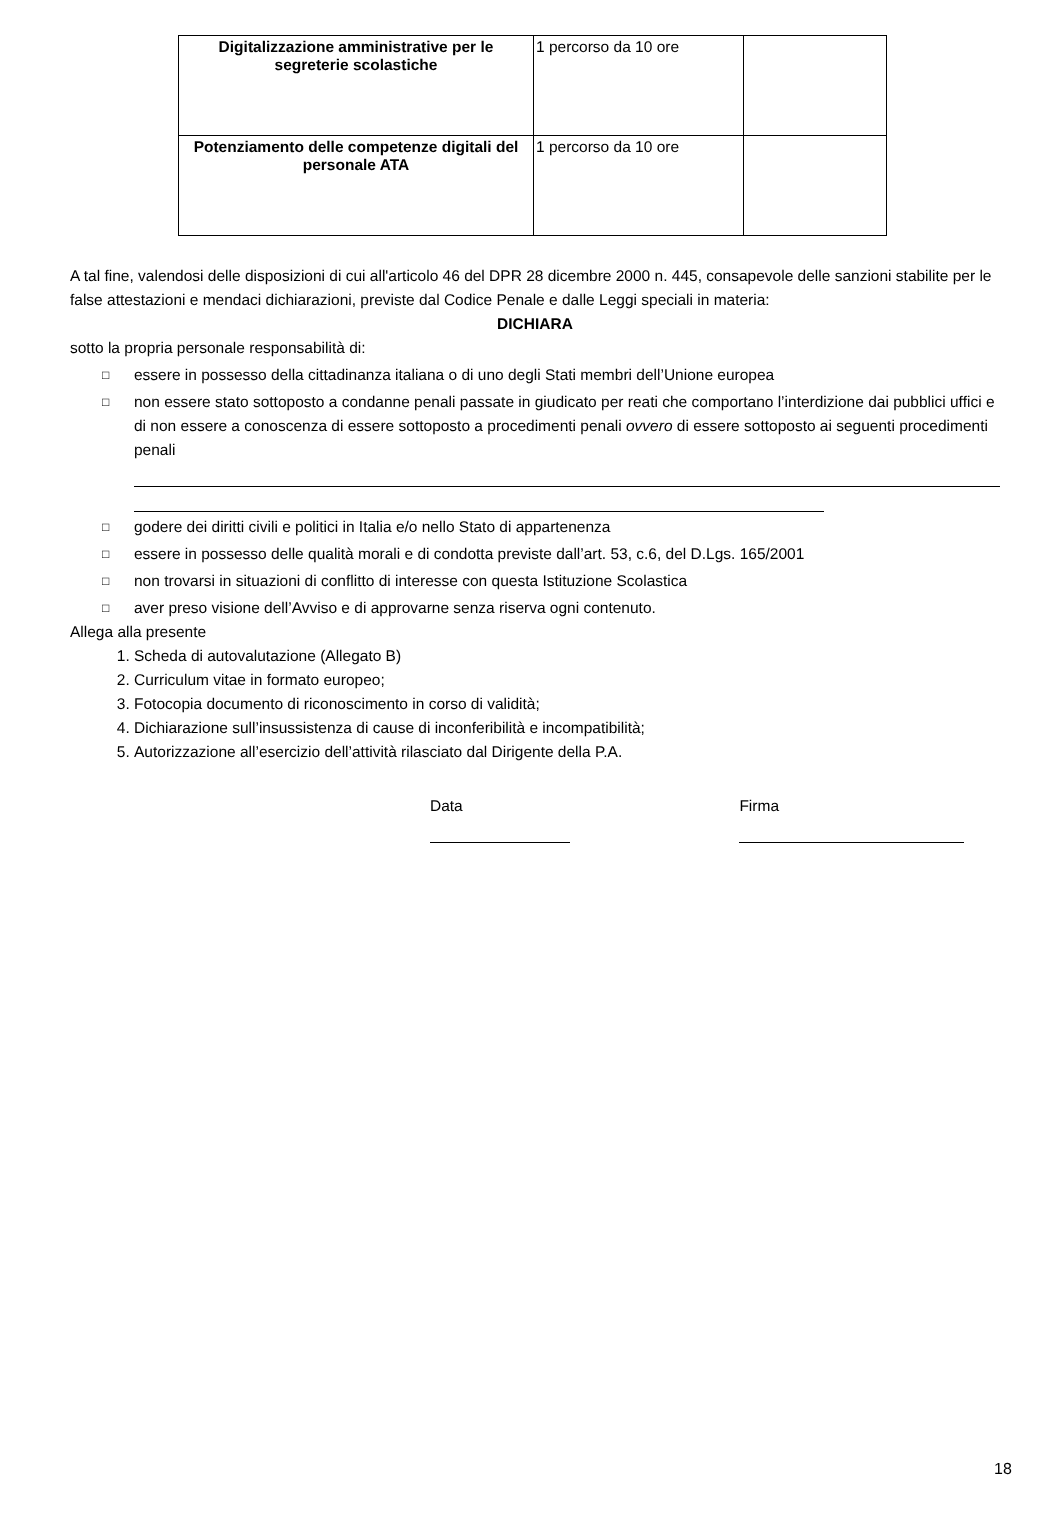| Digitalizzazione amministrative per le segreterie scolastiche | 1 percorso da 10 ore | |
| Potenziamento delle competenze digitali del personale ATA | 1 percorso da 10 ore | |
A tal fine, valendosi delle disposizioni di cui all'articolo 46 del DPR 28 dicembre 2000 n. 445, consapevole delle sanzioni stabilite per le false attestazioni e mendaci dichiarazioni, previste dal Codice Penale e dalle Leggi speciali in materia:
DICHIARA
sotto la propria personale responsabilità di:
□ essere in possesso della cittadinanza italiana o di uno degli Stati membri dell’Unione europea
□ non essere stato sottoposto a condanne penali passate in giudicato per reati che comportano l’interdizione dai pubblici uffici e di non essere a conoscenza di essere sottoposto a procedimenti penali ovvero di essere sottoposto ai seguenti procedimenti penali
□ godere dei diritti civili e politici in Italia e/o nello Stato di appartenenza
□ essere in possesso delle qualità morali e di condotta previste dall’art. 53, c.6, del D.Lgs. 165/2001
□ non trovarsi in situazioni di conflitto di interesse con questa Istituzione Scolastica
□ aver preso visione dell’Avviso e di approvarne senza riserva ogni contenuto.
Allega alla presente
1. Scheda di autovalutazione (Allegato B)
2. Curriculum vitae in formato europeo;
3. Fotocopia documento di riconoscimento in corso di validità;
4. Dichiarazione sull’insussistenza di cause di inconferibilità e incompatibilità;
5. Autorizzazione all’esercizio dell’attività rilasciato dal Dirigente della P.A.
Data Firma
18